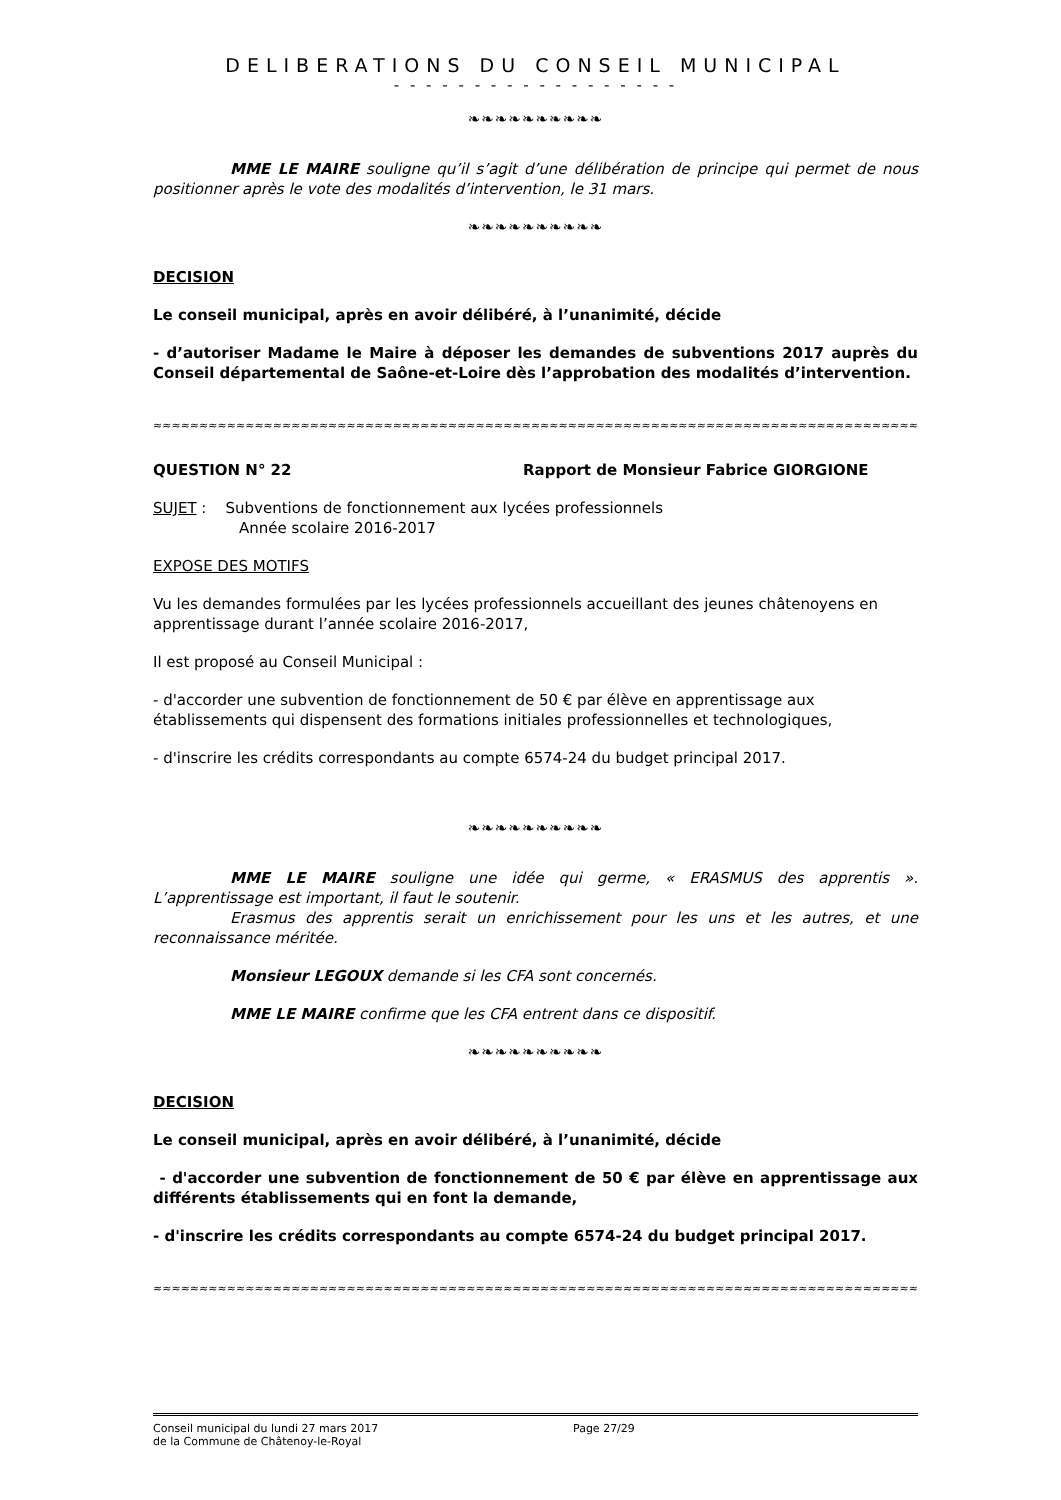DELIBERATIONS DU CONSEIL MUNICIPAL
- - - - - - - - - - - - - - - - - -
❧❧❧❧❧❧❧❧❧❧
MME LE MAIRE souligne qu’il s’agit d’une délibération de principe qui permet de nous positionner après le vote des modalités d’intervention, le 31 mars.
❧❧❧❧❧❧❧❧❧❧
DECISION
Le conseil municipal, après en avoir délibéré, à l’unanimité, décide
- d’autoriser Madame le Maire à déposer les demandes de subventions 2017 auprès du Conseil départemental de Saône-et-Loire dès l’approbation des modalités d’intervention.
≈≈≈≈≈≈≈≈≈≈≈≈≈≈≈≈≈≈≈≈≈≈≈≈≈≈≈≈≈≈≈≈≈≈≈≈≈≈≈≈≈≈≈≈≈≈≈≈≈≈≈≈≈≈≈≈≈≈≈≈≈≈≈≈≈≈≈≈≈≈≈≈≈≈≈≈≈≈≈≈≈≈≈≈≈≈≈
QUESTION N° 22 Rapport de Monsieur Fabrice GIORGIONE
SUJET : Subventions de fonctionnement aux lycées professionnels
Année scolaire 2016-2017
EXPOSE DES MOTIFS
Vu les demandes formulées par les lycées professionnels accueillant des jeunes châtenoyens en apprentissage durant l’année scolaire 2016-2017,
Il est proposé au Conseil Municipal :
- d'accorder une subvention de fonctionnement de 50 € par élève en apprentissage aux établissements qui dispensent des formations initiales professionnelles et technologiques,
- d'inscrire les crédits correspondants au compte 6574-24 du budget principal 2017.
❧❧❧❧❧❧❧❧❧❧
MME LE MAIRE souligne une idée qui germe, « ERASMUS des apprentis ». L’apprentissage est important, il faut le soutenir.
Erasmus des apprentis serait un enrichissement pour les uns et les autres, et une reconnaissance méritée.
Monsieur LEGOUX demande si les CFA sont concernés.
MME LE MAIRE confirme que les CFA entrent dans ce dispositif.
❧❧❧❧❧❧❧❧❧❧
DECISION
Le conseil municipal, après en avoir délibéré, à l’unanimité, décide
- d'accorder une subvention de fonctionnement de 50 € par élève en apprentissage aux différents établissements qui en font la demande,
- d'inscrire les crédits correspondants au compte 6574-24 du budget principal 2017.
≈≈≈≈≈≈≈≈≈≈≈≈≈≈≈≈≈≈≈≈≈≈≈≈≈≈≈≈≈≈≈≈≈≈≈≈≈≈≈≈≈≈≈≈≈≈≈≈≈≈≈≈≈≈≈≈≈≈≈≈≈≈≈≈≈≈≈≈≈≈≈≈≈≈≈≈≈≈≈≈≈≈≈≈≈≈≈
Conseil municipal du lundi 27 mars 2017
de la Commune de Châtenoy-le-Royal
Page 27/29